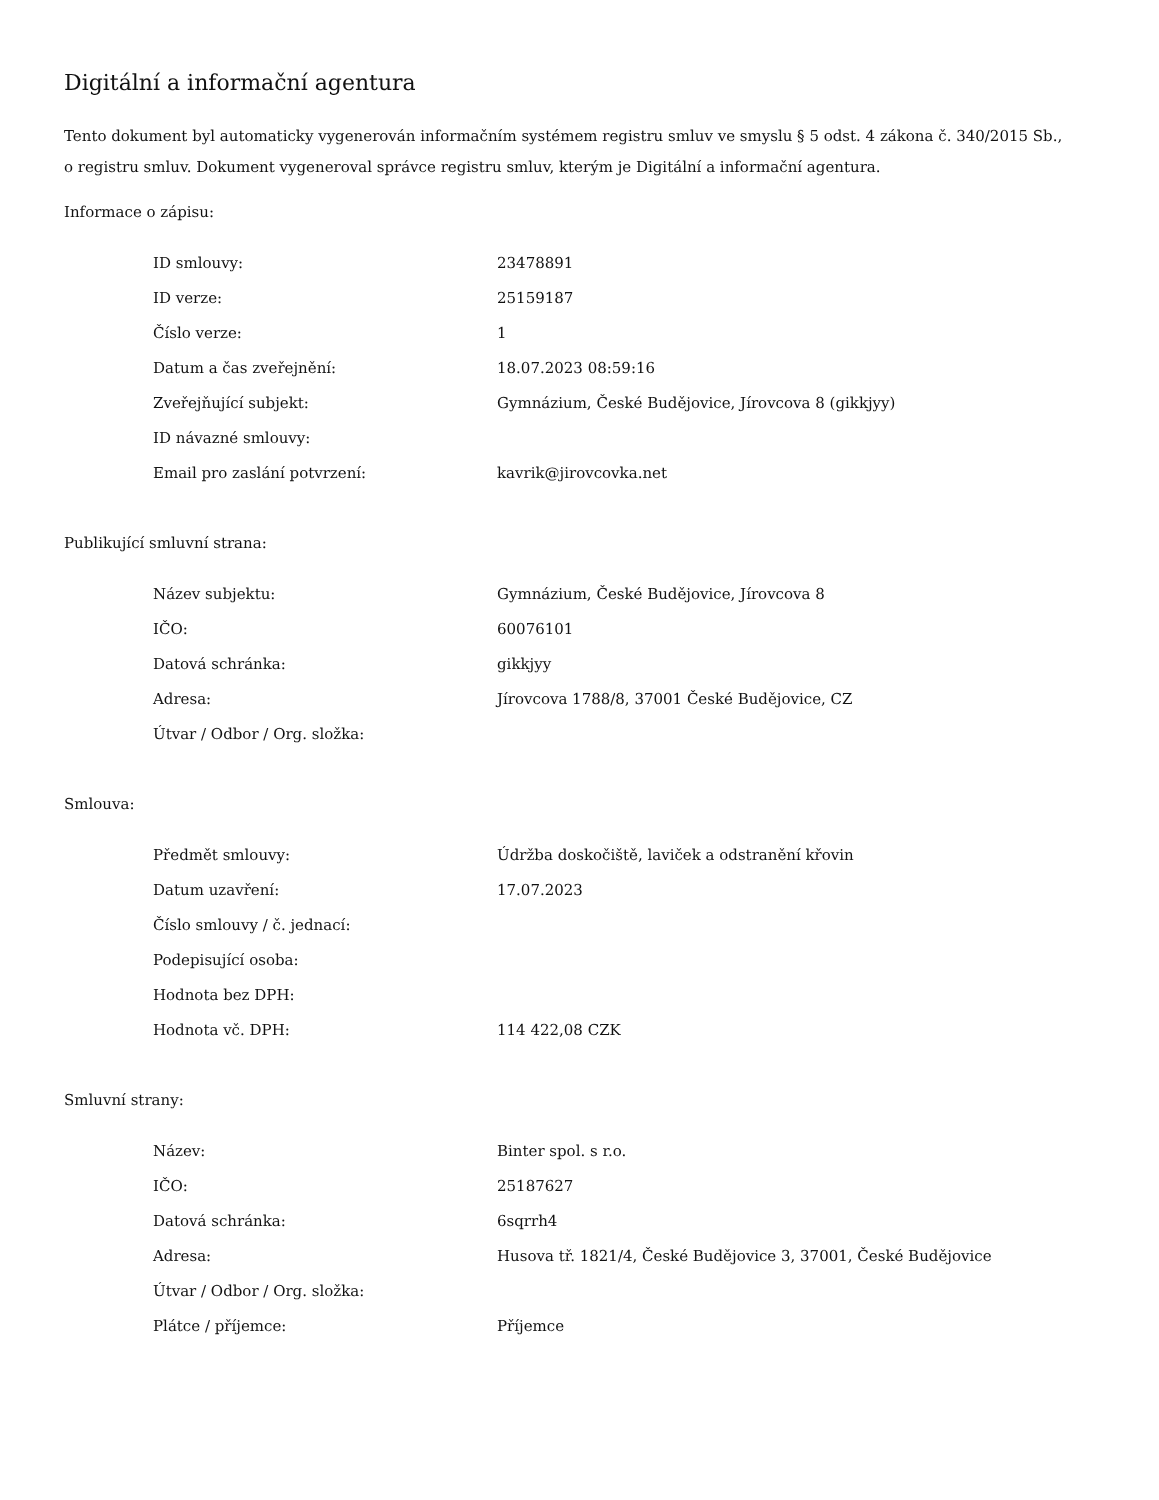Digitální a informační agentura
Tento dokument byl automaticky vygenerován informačním systémem registru smluv ve smyslu § 5 odst. 4 zákona č. 340/2015 Sb., o registru smluv. Dokument vygeneroval správce registru smluv, kterým je Digitální a informační agentura.
Informace o zápisu:
| ID smlouvy: | 23478891 |
| ID verze: | 25159187 |
| Číslo verze: | 1 |
| Datum a čas zveřejnění: | 18.07.2023 08:59:16 |
| Zveřejňující subjekt: | Gymnázium, České Budějovice, Jírovcova 8 (gikkjyy) |
| ID návazné smlouvy: | |
| Email pro zaslání potvrzení: | kavrik@jirovcovka.net |
Publikující smluvní strana:
| Název subjektu: | Gymnázium, České Budějovice, Jírovcova 8 |
| IČO: | 60076101 |
| Datová schránka: | gikkjyy |
| Adresa: | Jírovcova 1788/8, 37001 České Budějovice, CZ |
| Útvar / Odbor / Org. složka: | |
Smlouva:
| Předmět smlouvy: | Údržba doskočiště, laviček a odstranění křovin |
| Datum uzavření: | 17.07.2023 |
| Číslo smlouvy / č. jednací: | |
| Podepisující osoba: | |
| Hodnota bez DPH: | |
| Hodnota vč. DPH: | 114 422,08 CZK |
Smluvní strany:
| Název: | Binter spol. s r.o. |
| IČO: | 25187627 |
| Datová schránka: | 6sqrrh4 |
| Adresa: | Husova tř. 1821/4, České Budějovice 3, 37001, České Budějovice |
| Útvar / Odbor / Org. složka: | |
| Plátce / příjemce: | Příjemce |